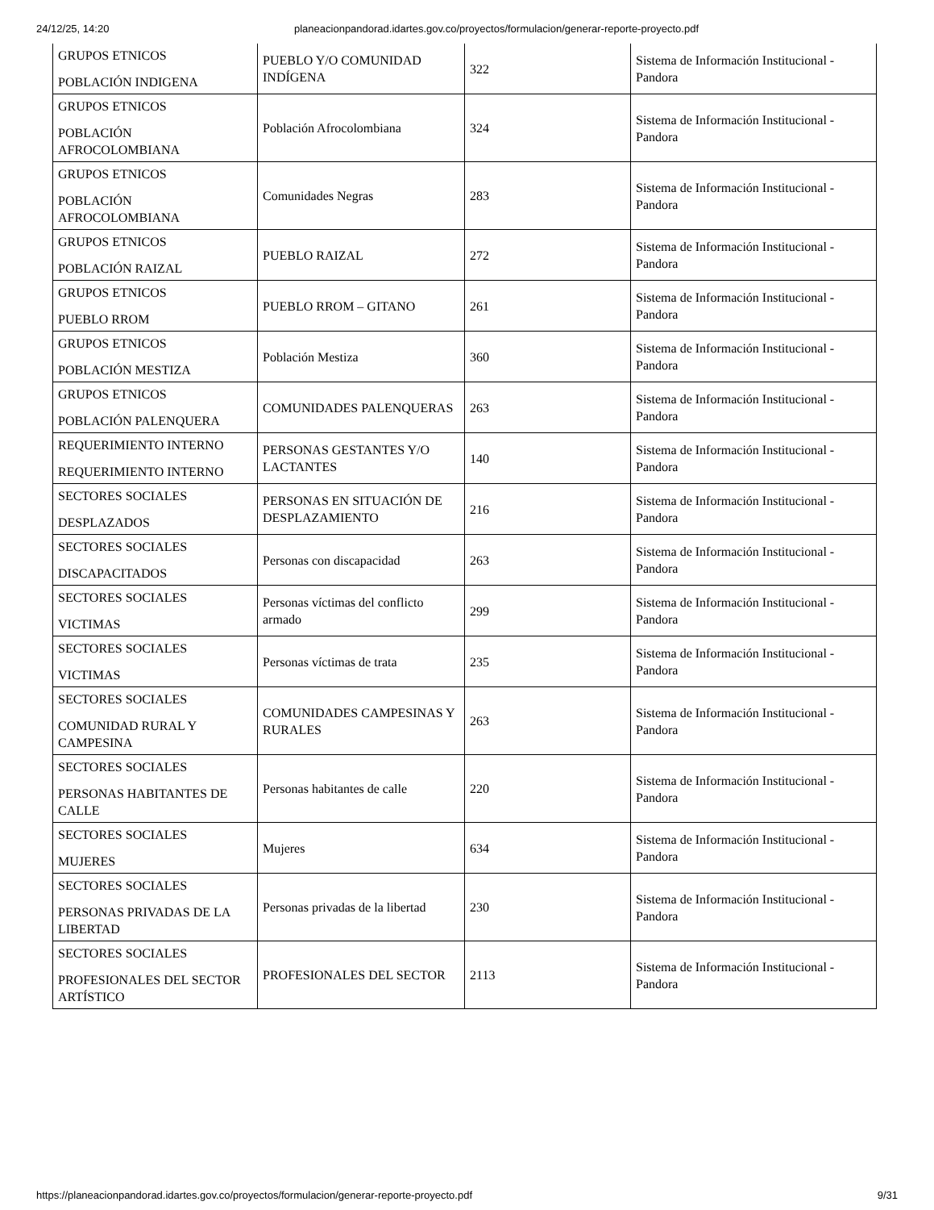24/12/25, 14:20 planeacionpandorad.idartes.gov.co/proyectos/formulacion/generar-reporte-proyecto.pdf
| GRUPOS ETNICOS POBLACIÓN INDIGENA | PUEBLO Y/O COMUNIDAD INDÍGENA | 322 | Sistema de Información Institucional - Pandora |
| GRUPOS ETNICOS POBLACIÓN AFROCOLOMBIANA | Población Afrocolombiana | 324 | Sistema de Información Institucional - Pandora |
| GRUPOS ETNICOS POBLACIÓN AFROCOLOMBIANA | Comunidades Negras | 283 | Sistema de Información Institucional - Pandora |
| GRUPOS ETNICOS POBLACIÓN RAIZAL | PUEBLO RAIZAL | 272 | Sistema de Información Institucional - Pandora |
| GRUPOS ETNICOS PUEBLO RROM | PUEBLO RROM – GITANO | 261 | Sistema de Información Institucional - Pandora |
| GRUPOS ETNICOS POBLACIÓN MESTIZA | Población Mestiza | 360 | Sistema de Información Institucional - Pandora |
| GRUPOS ETNICOS POBLACIÓN PALENQUERA | COMUNIDADES PALENQUERAS | 263 | Sistema de Información Institucional - Pandora |
| REQUERIMIENTO INTERNO REQUERIMIENTO INTERNO | PERSONAS GESTANTES Y/O LACTANTES | 140 | Sistema de Información Institucional - Pandora |
| SECTORES SOCIALES DESPLAZADOS | PERSONAS EN SITUACIÓN DE DESPLAZAMIENTO | 216 | Sistema de Información Institucional - Pandora |
| SECTORES SOCIALES DISCAPACITADOS | Personas con discapacidad | 263 | Sistema de Información Institucional - Pandora |
| SECTORES SOCIALES VICTIMAS | Personas víctimas del conflicto armado | 299 | Sistema de Información Institucional - Pandora |
| SECTORES SOCIALES VICTIMAS | Personas víctimas de trata | 235 | Sistema de Información Institucional - Pandora |
| SECTORES SOCIALES COMUNIDAD RURAL Y CAMPESINA | COMUNIDADES CAMPESINAS Y RURALES | 263 | Sistema de Información Institucional - Pandora |
| SECTORES SOCIALES PERSONAS HABITANTES DE CALLE | Personas habitantes de calle | 220 | Sistema de Información Institucional - Pandora |
| SECTORES SOCIALES MUJERES | Mujeres | 634 | Sistema de Información Institucional - Pandora |
| SECTORES SOCIALES PERSONAS PRIVADAS DE LA LIBERTAD | Personas privadas de la libertad | 230 | Sistema de Información Institucional - Pandora |
| SECTORES SOCIALES PROFESIONALES DEL SECTOR ARTÍSTICO | PROFESIONALES DEL SECTOR | 2113 | Sistema de Información Institucional - Pandora |
https://planeacionpandorad.idartes.gov.co/proyectos/formulacion/generar-reporte-proyecto.pdf 9/31